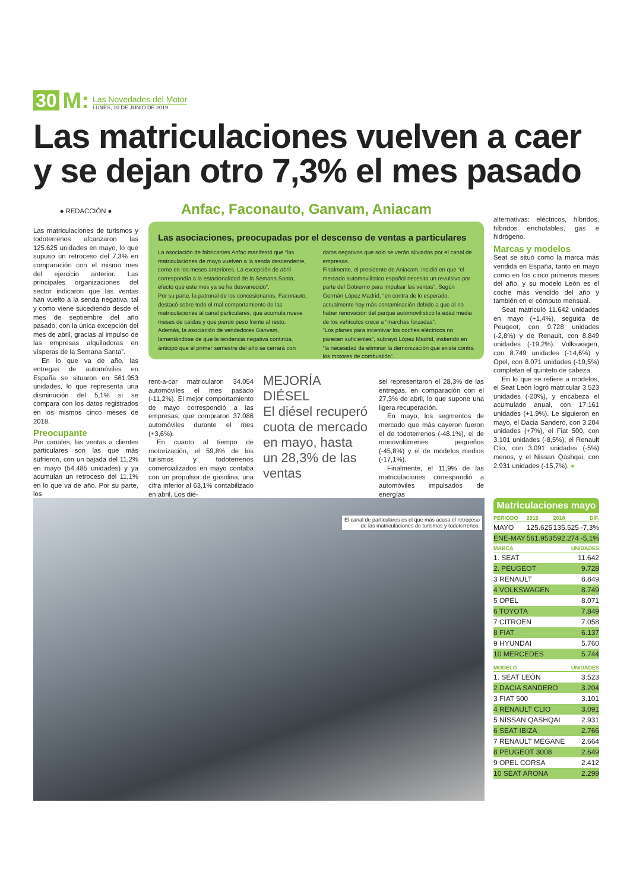30 M:
Las Novedades del Motor
LUNES, 10 DE JUNIO DE 2019
Las matriculaciones vuelven a caer y se dejan otro 7,3% el mes pasado
● REDACCIÓN ●
Las matriculaciones de turismos y todoterrenos alcanzaron las 125.625 unidades en mayo, lo que supuso un retroceso del 7,3% en comparación con el mismo mes del ejercicio anterior. Las principales organizaciones del sector indicaron que las ventas han vuelto a la senda negativa, tal y como viene sucediendo desde el mes de septiembre del año pasado, con la única excepción del mes de abril, gracias al impulso de las empresas alquiladoras en vísperas de la Semana Santa”.
En lo que va de año, las entregas de automóviles en España se situaron en 561.953 unidades, lo que representa una disminución del 5,1% si se compara con los datos registrados en los mismos cinco meses de 2018.
Preocupante
Por canales, las ventas a clientes particulares son las que más sufrieron, con un bajada del 11,2% en mayo (54.485 unidades) y ya acumulan un retroceso del 11,1% en lo que va de año. Por su parte, los
Anfac, Faconauto, Ganvam, Aniacam
Las asociaciones, preocupadas por el descenso de ventas a particulares
La asociación de fabricantes Anfac manifestó que “las matriculaciones de mayo vuelven a la senda descendente, como en los meses anteriores. La excepción de abril correspondía a la estacionalidad de la Semana Santa, efecto que este mes ya se ha desvanecido”.
Por su parte, la patronal de los concesionarios, Faconauto, destacó sobre todo el mal comportamiento de las matriculaciones al canal particulares, que acumula nueve meses de caídas y que pierde peso frente al resto.
Además, la asociación de vendedores Ganvam, lamentándose de que la tendencia negativa continúa, anticipó que el primer semestre del año se cerrará con datos negativos que solo se verán aliviados por el canal de empresas.
Finalmente, el presidente de Aniacam, incidió en que “el mercado automovilístico español necesita un revulsivo por parte del Gobierno para impulsar las ventas”. Según Germán López Madrid, “en contra de lo esperado, actualmente hay más contaminación debido a que al no haber renovación del parque automovilístico la edad media de los vehículos crece a “marchas forzadas”.
“Los planes para incentivar los coches eléctricos no parecen suficientes”, subrayó López Madrid, instiendo en “la necesidad de eliminar la demonización que existe contra los motores de combustión”.
rent-a-car matricularon 34.054 automóviles el mes pasado (-11,2%). El mejor comportamiento de mayo correspondió a las empresas, que compraron 37.086 automóviles durante el mes (+3,6%).
En cuanto al tiempo de motorización, el 59,8% de los turismos y todoterrenos comercializados en mayo contaba con un propulsor de gasolina, una cifra inferior al 63,1% contabilizado en abril. Los dié-
MEJORÍA DIÉSEL
El diésel recuperó cuota de mercado en mayo, hasta un 28,3% de las ventas
sel representaron el 28,3% de las entregas, en comparación con el 27,3% de abril, lo que supone una ligera recuperación.
En mayo, los segmentos de mercado que más cayeron fueron el de todoterrenos (-48,1%), el de monovolúmenes pequeños (-45,8%) y el de modelos medios (-17,1%).
Finalmente, el 11,9% de las matriculaciones correspondió a automóviles impulsados de energías
alternativas: eléctricos, híbridos, híbridos enchufables, gas e hidrógeno.
Marcas y modelos
Seat se situó como la marca más vendida en España, tanto en mayo como en los cinco primeros meses del año, y su modelo León es el coche más vendido del año y también en el cómputo mensual.
Seat matriculó 11.642 unidades en mayo (+1,4%), seguida de Peugeot, con 9.728 unidades (-2,8%) y de Renault, con 8.849 unidades (-19,2%). Volkswagen, con 8.749 unidades (-14,6%) y Opel, con 8.071 unidades (-19,5%) completan el quinteto de cabeza.
En lo que se refiere a modelos, el Seat León logró matricular 3.523 unidades (-20%), y encabeza el acumulado anual, con 17.161 unidades (+1,9%). Le siguieron en mayo, el Dacia Sandero, con 3.204 unidades (+7%), el Fiat 500, con 3.101 unidades (-8,5%), el Renault Clio, con 3.091 unidades (-5%) menos, y el Nissan Qashqai, con 2.931 unidades (-15,7%). ●
El canal de particulares es el que más acusa el retroceso
de las matriculaciones de turismos y todoterrenos.
Matriculaciones mayo
| PERIODO | 2019 | 2018 | DIF. |
| --- | --- | --- | --- |
| MAYO | 125.625 | 135.525 | -7,3% |
| ENE-MAY | 561.953 | 592.274 | -5,1% |
| MARCA | UNIDADES |
| --- | --- |
| 1. SEAT | 11.642 |
| 2. PEUGEOT | 9.728 |
| 3 RENAULT | 8.849 |
| 4 VOLKSWAGEN | 8.749 |
| 5 OPEL | 8.071 |
| 6 TOYOTA | 7.849 |
| 7 CITROEN | 7.058 |
| 8 FIAT | 6.137 |
| 9 HYUNDAI | 5.760 |
| 10 MERCEDES | 5.744 |
| MODELO | UNIDADES |
| --- | --- |
| 1. SEAT LEÓN | 3.523 |
| 2 DACIA SANDERO | 3.204 |
| 3 FIAT 500 | 3.101 |
| 4 RENAULT CLIO | 3.091 |
| 5 NISSAN QASHQAI | 2.931 |
| 6 SEAT IBIZA | 2.766 |
| 7 RENAULT MEGANE | 2.664 |
| 8 PEUGEOT 3008 | 2.649 |
| 9 OPEL CORSA | 2.412 |
| 10 SEAT ARONA | 2.299 |